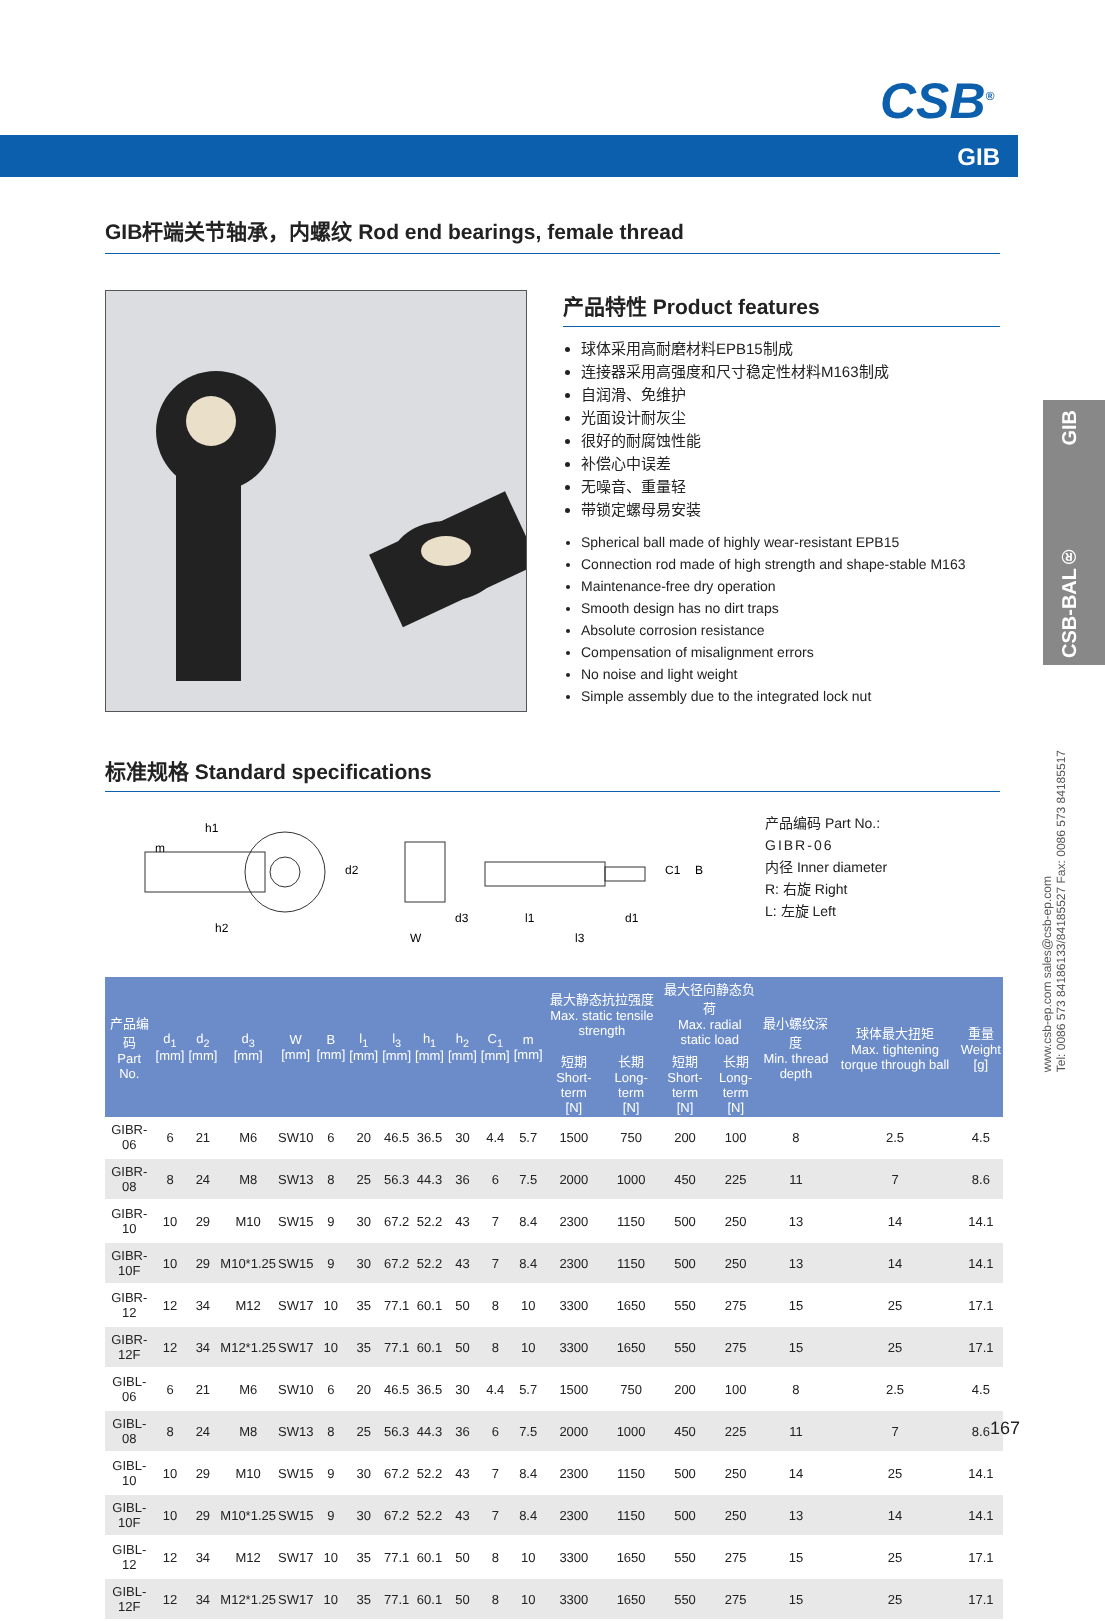CSB<sup>®</sup>
GIB
GIB
CSB-BAL®
www.csb-ep.com sales@csb-ep.com
Tel: 0086 573 84186133/84185527 Fax: 0086 573 84185517
GIB杆端关节轴承，内螺纹 Rod end bearings, female thread
产品特性 Product features
球体采用高耐磨材料EPB15制成
连接器采用高强度和尺寸稳定性材料M163制成
自润滑、免维护
光面设计耐灰尘
很好的耐腐蚀性能
补偿心中误差
无噪音、重量轻
带锁定螺母易安装
Spherical ball made of highly wear-resistant EPB15
Connection rod made of high strength and shape-stable M163
Maintenance-free dry operation
Smooth design has no dirt traps
Absolute corrosion resistance
Compensation of misalignment errors
No noise and light weight
Simple assembly due to the integrated lock nut
标准规格 Standard specifications
h1
m
h2
W
l1
l3
d1
C1
B
d2
d3
产品编码 Part No.:
GIBR-06
内径 Inner diameter
R: 右旋 Right
L: 左旋 Left
| 产品编码 Part No. | d<sub>1</sub> [mm] | d<sub>2</sub> [mm] | d<sub>3</sub> [mm] | W [mm] | B [mm] | l<sub>1</sub> [mm] | l<sub>3</sub> [mm] | h<sub>1</sub> [mm] | h<sub>2</sub> [mm] | C<sub>1</sub> [mm] | m [mm] | 最大静态抗拉强度 Max. static tensile strength | | 最大径向静态负荷 Max. radial static load | | 最小螺纹深度 Min. thread depth | 球体最大扭矩 Max. tightening torque through ball | 重量 Weight [g] |
| --- | --- | --- | --- | --- | --- | --- | --- | --- | --- | --- | --- | --- | --- | --- | --- | --- | --- | --- |
| | | | | | | | | | | | | 短期 Short-term [N] | 长期 Long-term [N] | 短期 Short-term [N] | 长期 Long-term [N] | | | |
| GIBR-06 | 6 | 21 | M6 | SW10 | 6 | 20 | 46.5 | 36.5 | 30 | 4.4 | 5.7 | 1500 | 750 | 200 | 100 | 8 | 2.5 | 4.5 |
| GIBR-08 | 8 | 24 | M8 | SW13 | 8 | 25 | 56.3 | 44.3 | 36 | 6 | 7.5 | 2000 | 1000 | 450 | 225 | 11 | 7 | 8.6 |
| GIBR-10 | 10 | 29 | M10 | SW15 | 9 | 30 | 67.2 | 52.2 | 43 | 7 | 8.4 | 2300 | 1150 | 500 | 250 | 13 | 14 | 14.1 |
| GIBR-10F | 10 | 29 | M10*1.25 | SW15 | 9 | 30 | 67.2 | 52.2 | 43 | 7 | 8.4 | 2300 | 1150 | 500 | 250 | 13 | 14 | 14.1 |
| GIBR-12 | 12 | 34 | M12 | SW17 | 10 | 35 | 77.1 | 60.1 | 50 | 8 | 10 | 3300 | 1650 | 550 | 275 | 15 | 25 | 17.1 |
| GIBR-12F | 12 | 34 | M12*1.25 | SW17 | 10 | 35 | 77.1 | 60.1 | 50 | 8 | 10 | 3300 | 1650 | 550 | 275 | 15 | 25 | 17.1 |
| GIBL-06 | 6 | 21 | M6 | SW10 | 6 | 20 | 46.5 | 36.5 | 30 | 4.4 | 5.7 | 1500 | 750 | 200 | 100 | 8 | 2.5 | 4.5 |
| GIBL-08 | 8 | 24 | M8 | SW13 | 8 | 25 | 56.3 | 44.3 | 36 | 6 | 7.5 | 2000 | 1000 | 450 | 225 | 11 | 7 | 8.6 |
| GIBL-10 | 10 | 29 | M10 | SW15 | 9 | 30 | 67.2 | 52.2 | 43 | 7 | 8.4 | 2300 | 1150 | 500 | 250 | 14 | 25 | 14.1 |
| GIBL-10F | 10 | 29 | M10*1.25 | SW15 | 9 | 30 | 67.2 | 52.2 | 43 | 7 | 8.4 | 2300 | 1150 | 500 | 250 | 13 | 14 | 14.1 |
| GIBL-12 | 12 | 34 | M12 | SW17 | 10 | 35 | 77.1 | 60.1 | 50 | 8 | 10 | 3300 | 1650 | 550 | 275 | 15 | 25 | 17.1 |
| GIBL-12F | 12 | 34 | M12*1.25 | SW17 | 10 | 35 | 77.1 | 60.1 | 50 | 8 | 10 | 3300 | 1650 | 550 | 275 | 15 | 25 | 17.1 |
167